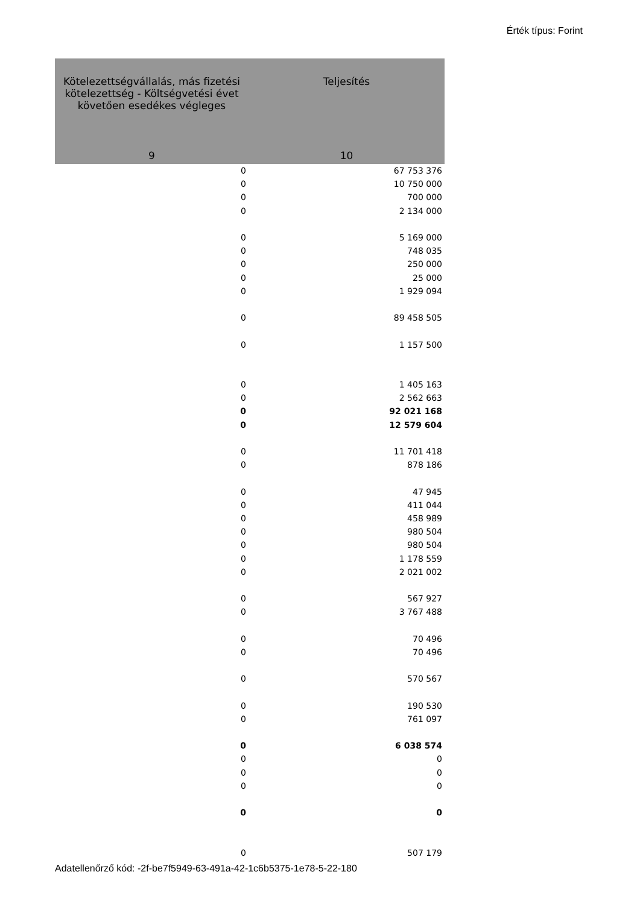Érték típus: Forint
| Kötelezettségvállalás, más fizetési kötelezettség - Költségvetési évet követően esedékes végleges | Teljesítés |
| --- | --- |
| 9 | 10 |
| 0 | 67 753 376 |
| 0 | 10 750 000 |
| 0 | 700 000 |
| 0 | 2 134 000 |
| 0 | 5 169 000 |
| 0 | 748 035 |
| 0 | 250 000 |
| 0 | 25 000 |
| 0 | 1 929 094 |
| 0 | 89 458 505 |
| 0 | 1 157 500 |
| 0 | 1 405 163 |
| 0 | 2 562 663 |
| 0 | 92 021 168 |
| 0 | 12 579 604 |
| 0 | 11 701 418 |
| 0 | 878 186 |
| 0 | 47 945 |
| 0 | 411 044 |
| 0 | 458 989 |
| 0 | 980 504 |
| 0 | 980 504 |
| 0 | 1 178 559 |
| 0 | 2 021 002 |
| 0 | 567 927 |
| 0 | 3 767 488 |
| 0 | 70 496 |
| 0 | 70 496 |
| 0 | 570 567 |
| 0 | 190 530 |
| 0 | 761 097 |
| 0 | 6 038 574 |
| 0 | 0 |
| 0 | 0 |
| 0 | 0 |
| 0 | 0 |
| 0 | 507 179 |
Adatellenőrző kód: -2f-be7f5949-63-491a-42-1c6b5375-1e78-5-22-180